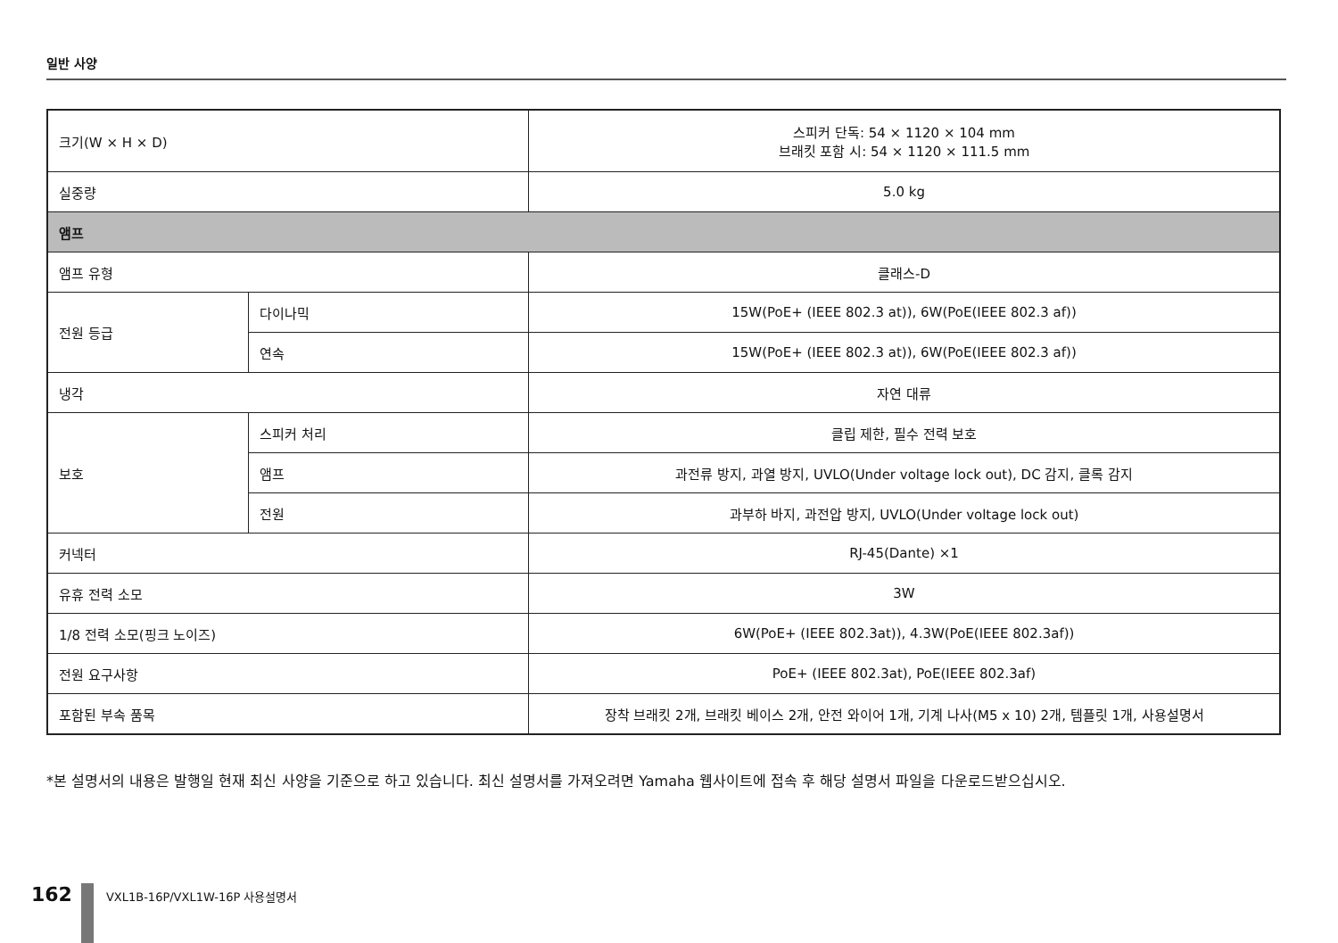일반 사양
| 크기(W × H × D) | | 스피커 단독: 54 × 1120 × 104 mm 브래킷 포함 시: 54 × 1120 × 111.5 mm |
| 실중량 | | 5.0 kg |
| 앰프 | | |
| 앰프 유형 | | 클래스-D |
| 전원 등급 | 다이나믹 | 15W(PoE+ (IEEE 802.3 at)), 6W(PoE(IEEE 802.3 af)) |
| | 연속 | 15W(PoE+ (IEEE 802.3 at)), 6W(PoE(IEEE 802.3 af)) |
| 냉각 | | 자연 대류 |
| 보호 | 스피커 처리 | 클립 제한, 필수 전력 보호 |
| | 앰프 | 과전류 방지, 과열 방지, UVLO(Under voltage lock out), DC 감지, 클록 감지 |
| | 전원 | 과부하 바지, 과전압 방지, UVLO(Under voltage lock out) |
| 커넥터 | | RJ-45(Dante) ×1 |
| 유휴 전력 소모 | | 3W |
| 1/8 전력 소모(핑크 노이즈) | | 6W(PoE+ (IEEE 802.3at)), 4.3W(PoE(IEEE 802.3af)) |
| 전원 요구사항 | | PoE+ (IEEE 802.3at), PoE(IEEE 802.3af) |
| 포함된 부속 품목 | | 장착 브래킷 2개, 브래킷 베이스 2개, 안전 와이어 1개, 기계 나사(M5 x 10) 2개, 템플릿 1개, 사용설명서 |
*본 설명서의 내용은 발행일 현재 최신 사양을 기준으로 하고 있습니다. 최신 설명서를 가져오려면 Yamaha 웹사이트에 접속 후 해당 설명서 파일을 다운로드받으십시오.
162
VXL1B-16P/VXL1W-16P 사용설명서